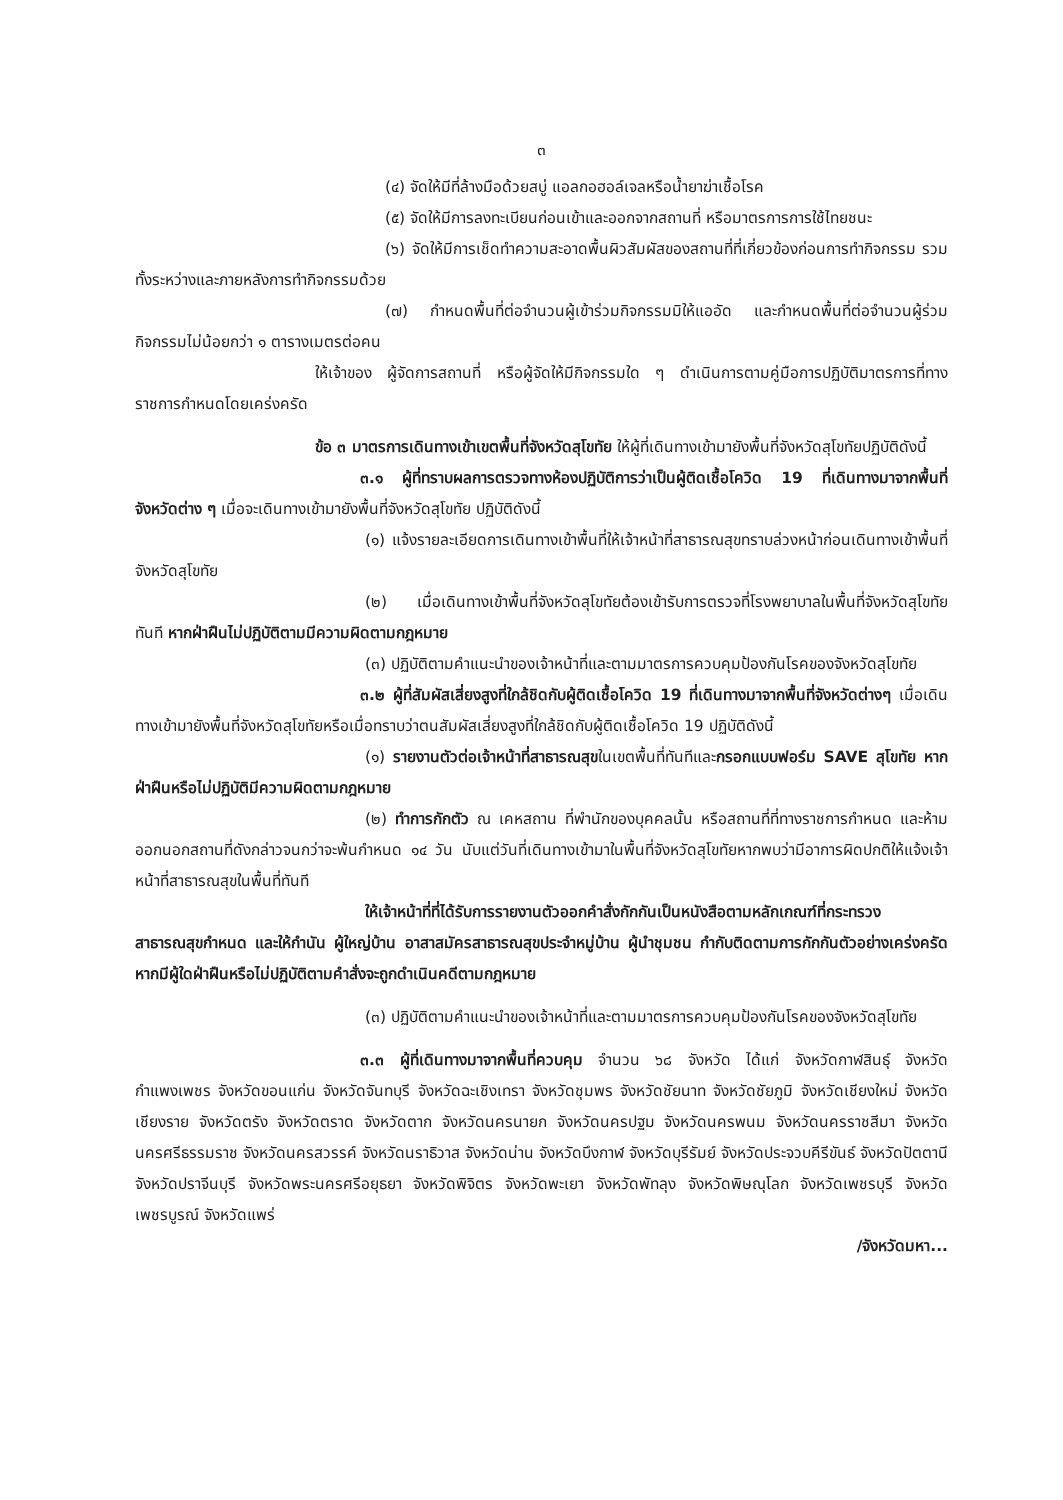๓
(๔) จัดให้มีที่ล้างมือด้วยสบู่ แอลกอฮอล์เจลหรือน้ำยาฆ่าเชื้อโรค
(๕) จัดให้มีการลงทะเบียนก่อนเข้าและออกจากสถานที่ หรือมาตรการการใช้ไทยชนะ
(๖) จัดให้มีการเช็ดทำความสะอาดพื้นผิวสัมผัสของสถานที่ที่เกี่ยวข้องก่อนการทำกิจกรรม รวมทั้งระหว่างและภายหลังการทำกิจกรรมด้วย
(๗) กำหนดพื้นที่ต่อจำนวนผู้เข้าร่วมกิจกรรมมิให้แออัด และกำหนดพื้นที่ต่อจำนวนผู้ร่วมกิจกรรมไม่น้อยกว่า ๑ ตารางเมตรต่อคน
ให้เจ้าของ ผู้จัดการสถานที่ หรือผู้จัดให้มีกิจกรรมใด ๆ ดำเนินการตามคู่มือการปฏิบัติมาตรการที่ทางราชการกำหนดโดยเคร่งครัด
ข้อ ๓ มาตรการเดินทางเข้าเขตพื้นที่จังหวัดสุโขทัย ให้ผู้ที่เดินทางเข้ามายังพื้นที่จังหวัดสุโขทัยปฏิบัติดังนี้
๓.๑ ผู้ที่ทราบผลการตรวจทางห้องปฏิบัติการว่าเป็นผู้ติดเชื้อโควิด 19 ที่เดินทางมาจากพื้นที่จังหวัดต่าง ๆ เมื่อจะเดินทางเข้ามายังพื้นที่จังหวัดสุโขทัย ปฏิบัติดังนี้
(๑) แจ้งรายละเอียดการเดินทางเข้าพื้นที่ให้เจ้าหน้าที่สาธารณสุขทราบล่วงหน้าก่อนเดินทางเข้าพื้นที่จังหวัดสุโขทัย
(๒) เมื่อเดินทางเข้าพื้นที่จังหวัดสุโขทัยต้องเข้ารับการตรวจที่โรงพยาบาลในพื้นที่จังหวัดสุโขทัยทันที หากฝ่าฝืนไม่ปฏิบัติตามมีความผิดตามกฎหมาย
(๓) ปฏิบัติตามคำแนะนำของเจ้าหน้าที่และตามมาตรการควบคุมป้องกันโรคของจังหวัดสุโขทัย
๓.๒ ผู้ที่สัมผัสเสี่ยงสูงที่ใกล้ชิดกับผู้ติดเชื้อโควิด 19 ที่เดินทางมาจากพื้นที่จังหวัดต่างๆ เมื่อเดินทางเข้ามายังพื้นที่จังหวัดสุโขทัยหรือเมื่อทราบว่าตนสัมผัสเสี่ยงสูงที่ใกล้ชิดกับผู้ติดเชื้อโควิด 19 ปฏิบัติดังนี้
(๑) รายงานตัวต่อเจ้าหน้าที่สาธารณสุขในเขตพื้นที่ทันทีและกรอกแบบฟอร์ม SAVE สุโขทัย หากฝ่าฝืนหรือไม่ปฏิบัติมีความผิดตามกฎหมาย
(๒) ทำการกักตัว ณ เคหสถาน ที่พำนักของบุคคลนั้น หรือสถานที่ที่ทางราชการกำหนด และห้ามออกนอกสถานที่ดังกล่าวจนกว่าจะพ้นกำหนด ๑๔ วัน นับแต่วันที่เดินทางเข้ามาในพื้นที่จังหวัดสุโขทัยหากพบว่ามีอาการผิดปกติให้แจ้งเจ้าหน้าที่สาธารณสุขในพื้นที่ทันที
ให้เจ้าหน้าที่ที่ได้รับการรายงานตัวออกคำสั่งกักกันเป็นหนังสือตามหลักเกณฑ์ที่กระทรวงสาธารณสุขกำหนด และให้กำนัน ผู้ใหญ่บ้าน อาสาสมัครสาธารณสุขประจำหมู่บ้าน ผู้นำชุมชน กำกับติดตามการกักกันตัวอย่างเคร่งครัด หากมีผู้ใดฝ่าฝืนหรือไม่ปฏิบัติตามคำสั่งจะถูกดำเนินคดีตามกฎหมาย
(๓) ปฏิบัติตามคำแนะนำของเจ้าหน้าที่และตามมาตรการควบคุมป้องกันโรคของจังหวัดสุโขทัย
๓.๓ ผู้ที่เดินทางมาจากพื้นที่ควบคุม จำนวน ๖๘ จังหวัด ได้แก่ จังหวัดกาฬสินธุ์ จังหวัดกำแพงเพชร จังหวัดขอนแก่น จังหวัดจันทบุรี จังหวัดฉะเชิงเทรา จังหวัดชุมพร จังหวัดชัยนาท จังหวัดชัยภูมิ จังหวัดเชียงใหม่ จังหวัดเชียงราย จังหวัดตรัง จังหวัดตราด จังหวัดตาก จังหวัดนครนายก จังหวัดนครปฐม จังหวัดนครพนม จังหวัดนครราชสีมา จังหวัดนครศรีธรรมราช จังหวัดนครสวรรค์ จังหวัดนราธิวาส จังหวัดน่าน จังหวัดบึงกาฬ จังหวัดบุรีรัมย์ จังหวัดประจวบคีรีขันธ์ จังหวัดปัตตานี จังหวัดปราจีนบุรี จังหวัดพระนครศรีอยุธยา จังหวัดพิจิตร จังหวัดพะเยา จังหวัดพัทลุง จังหวัดพิษณุโลก จังหวัดเพชรบุรี จังหวัดเพชรบูรณ์ จังหวัดแพร่
/จังหวัดมหา...